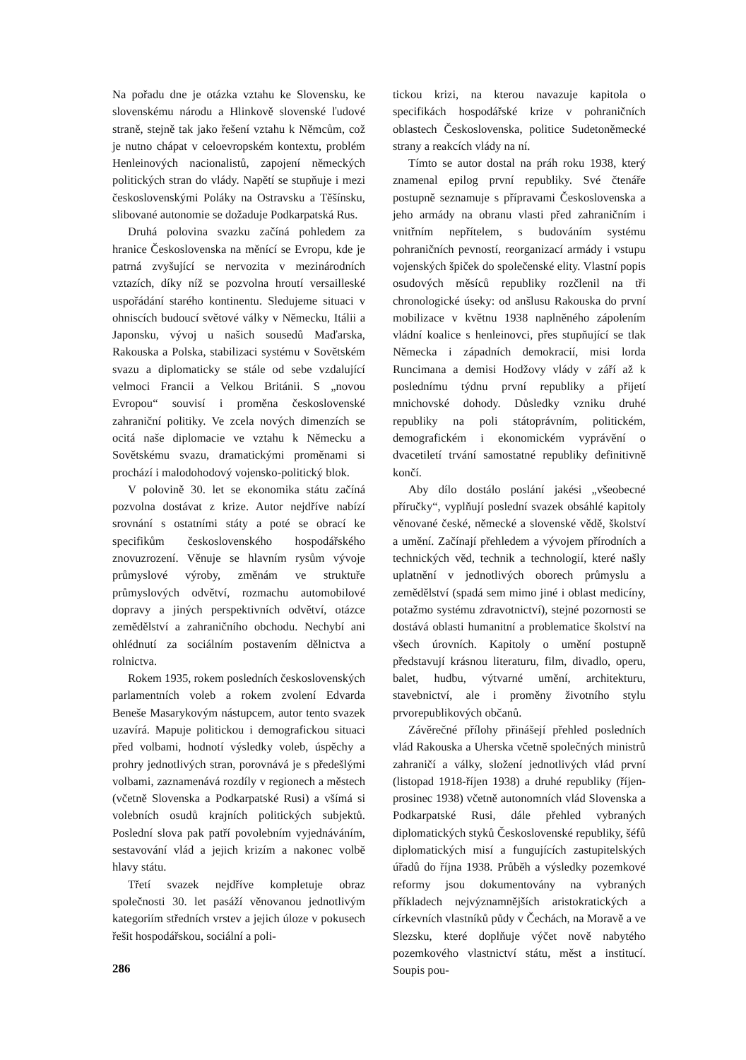Na pořadu dne je otázka vztahu ke Slovensku, ke slovenskému národu a Hlinkově slovenské ľudové straně, stejně tak jako řešení vztahu k Němcům, což je nutno chápat v celoevropském kontextu, problém Henleinových nacionalistů, zapojení německých politických stran do vlády. Napětí se stupňuje i mezi československými Poláky na Ostravsku a Těšínsku, slibované autonomie se dožaduje Podkarpatská Rus.
Druhá polovina svazku začíná pohledem za hranice Československa na měnící se Evropu, kde je patrná zvyšující se nervozita v mezinárodních vztazích, díky níž se pozvolna hroutí versailleské uspořádání starého kontinentu. Sledujeme situaci v ohniscích budoucí světové války v Německu, Itálii a Japonsku, vývoj u našich sousedů Maďarska, Rakouska a Polska, stabilizaci systému v Sovětském svazu a diplomaticky se stále od sebe vzdalující velmoci Francii a Velkou Británii. S „novou Evropou“ souvisí i proměna československé zahraniční politiky. Ve zcela nových dimenzích se ocitá naše diplomacie ve vztahu k Německu a Sovětskému svazu, dramatickými proměnami si prochází i malodohodový vojensko-politický blok.
V polovině 30. let se ekonomika státu začíná pozvolna dostávat z krize. Autor nejdříve nabízí srovnání s ostatními státy a poté se obrací ke specifikům československého hospodářského znovuzrození. Věnuje se hlavním rysům vývoje průmyslové výroby, změnám ve struktuře průmyslových odvětví, rozmachu automobilové dopravy a jiných perspektivních odvětví, otázce zemědělství a zahraničního obchodu. Nechybí ani ohlédnutí za sociálním postavením dělnictva a rolnictva.
Rokem 1935, rokem posledních československých parlamentních voleb a rokem zvolení Edvarda Beneše Masarykovým nástupcem, autor tento svazek uzavírá. Mapuje politickou i demografickou situaci před volbami, hodnotí výsledky voleb, úspěchy a prohry jednotlivých stran, porovnává je s předešlými volbami, zaznamenává rozdíly v regionech a městech (včetně Slovenska a Podkarpatské Rusi) a všímá si volebních osudů krajních politických subjektů. Poslední slova pak patří povolebním vyjednáváním, sestavování vlád a jejich krizím a nakonec volbě hlavy státu.
Třetí svazek nejdříve kompletuje obraz společnosti 30. let pasáží věnovanou jednotlivým kategoriím středních vrstev a jejich úloze v pokusech řešit hospodářskou, sociální a poli-
tickou krizi, na kterou navazuje kapitola o specifikách hospodářské krize v pohraničních oblastech Československa, politice Sudetoněmecké strany a reakcích vlády na ní.
Tímto se autor dostal na práh roku 1938, který znamenal epilog první republiky. Své čtenáře postupně seznamuje s přípravami Československa a jeho armády na obranu vlasti před zahraničním i vnitřním nepřítelem, s budováním systému pohraničních pevností, reorganizací armády i vstupu vojenských špiček do společenské elity. Vlastní popis osudových měsíců republiky rozčlenil na tři chronologické úseky: od anšlusu Rakouska do první mobilizace v květnu 1938 naplněného zápolením vládní koalice s henleinovci, přes stupňující se tlak Německa i západních demokracií, misi lorda Runcimana a demisi Hodžovy vlády v září až k poslednímu týdnu první republiky a přijetí mnichovské dohody. Důsledky vzniku druhé republiky na poli státoprávním, politickém, demografickém i ekonomickém vyprávění o dvacetiletí trvání samostatné republiky definitivně končí.
Aby dílo dostálo poslání jakési „všeobecné příručky“, vyplňují poslední svazek obsáhlé kapitoly věnované české, německé a slovenské vědě, školství a umění. Začínají přehledem a vývojem přírodních a technických věd, technik a technologií, které našly uplatnění v jednotlivých oborech průmyslu a zemědělství (spadá sem mimo jiné i oblast medicíny, potažmo systému zdravotnictví), stejné pozornosti se dostává oblasti humanitní a problematice školství na všech úrovních. Kapitoly o umění postupně představují krásnou literaturu, film, divadlo, operu, balet, hudbu, výtvarné umění, architekturu, stavebnictví, ale i proměny životního stylu prvorepublikových občanů.
Závěrečné přílohy přinášejí přehled posledních vlád Rakouska a Uherska včetně společných ministrů zahraničí a války, složení jednotlivých vlád první (listopad 1918-říjen 1938) a druhé republiky (říjen-prosinec 1938) včetně autonomních vlád Slovenska a Podkarpatské Rusi, dále přehled vybraných diplomatických styků Československé republiky, šéfů diplomatických misí a fungujících zastupitelských úřadů do října 1938. Průběh a výsledky pozemkové reformy jsou dokumentovány na vybraných příkladech nejvýznamnějších aristokratických a církevních vlastníků půdy v Čechách, na Moravě a ve Slezsku, které doplňuje výčet nově nabytého pozemkového vlastnictví státu, měst a institucí. Soupis pou-
286